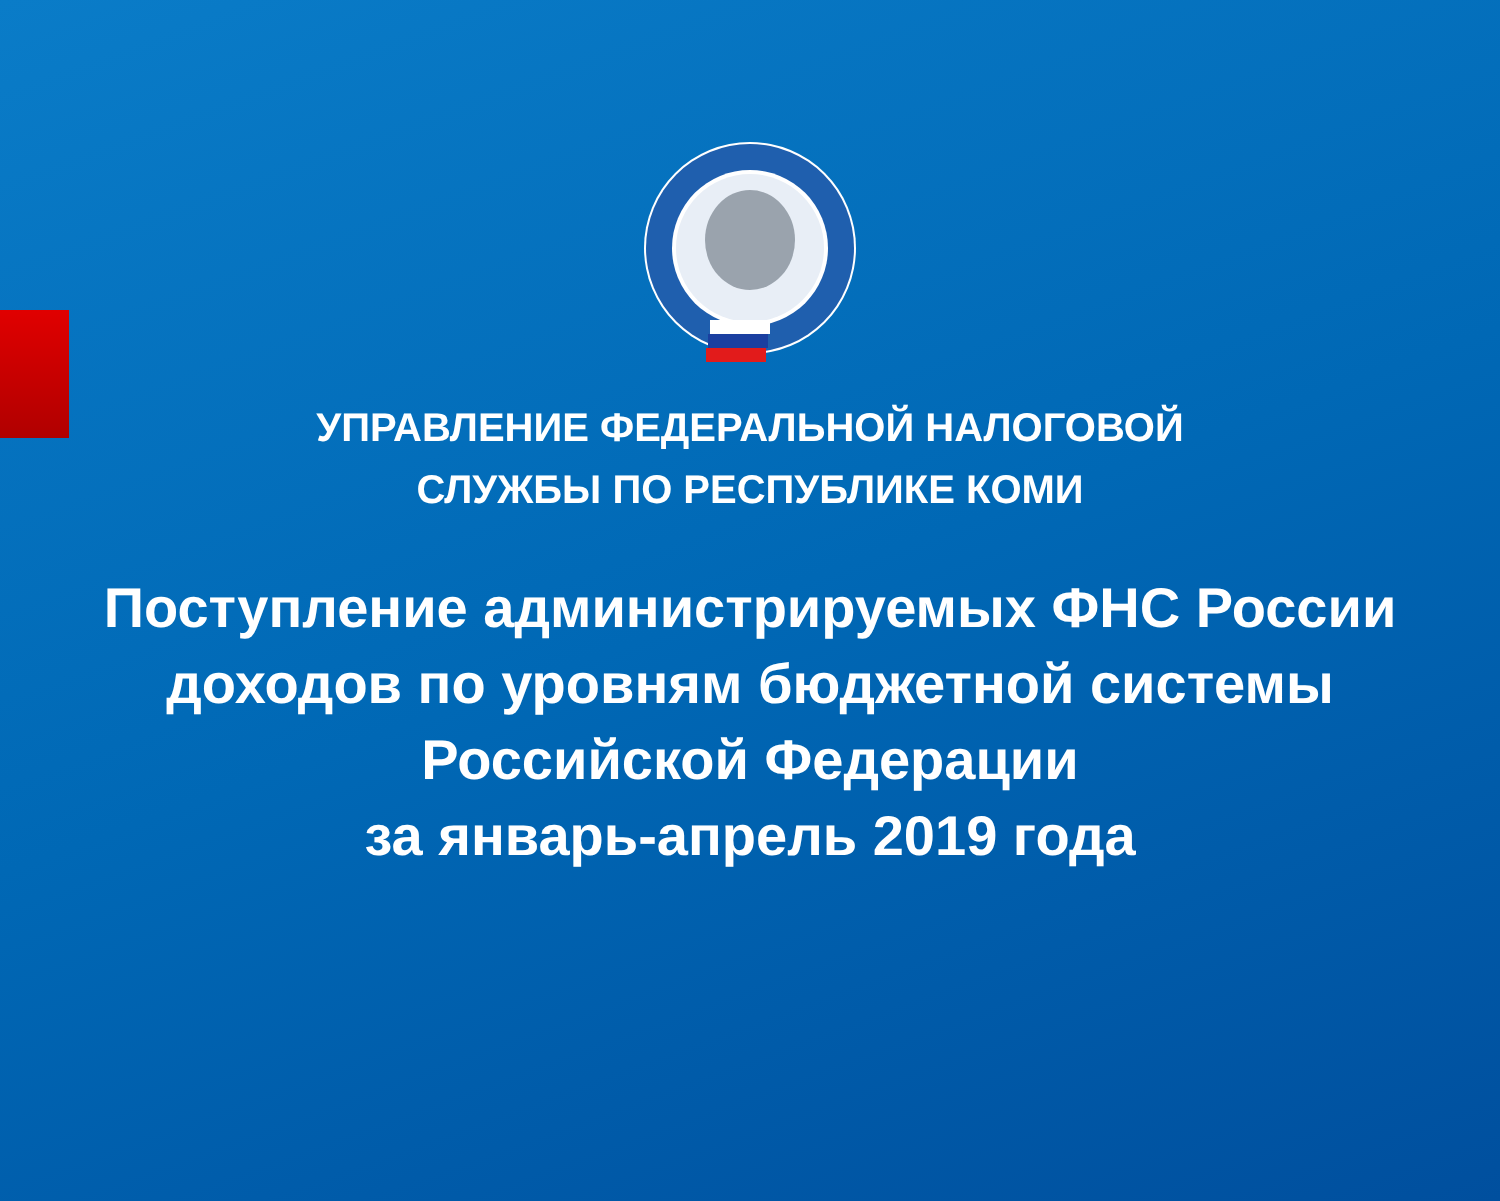УПРАВЛЕНИЕ ФЕДЕРАЛЬНОЙ НАЛОГОВОЙ
СЛУЖБЫ ПО РЕСПУБЛИКЕ КОМИ
Поступление администрируемых ФНС России
доходов по уровням бюджетной системы
Российской Федерации
за январь-апрель 2019 года